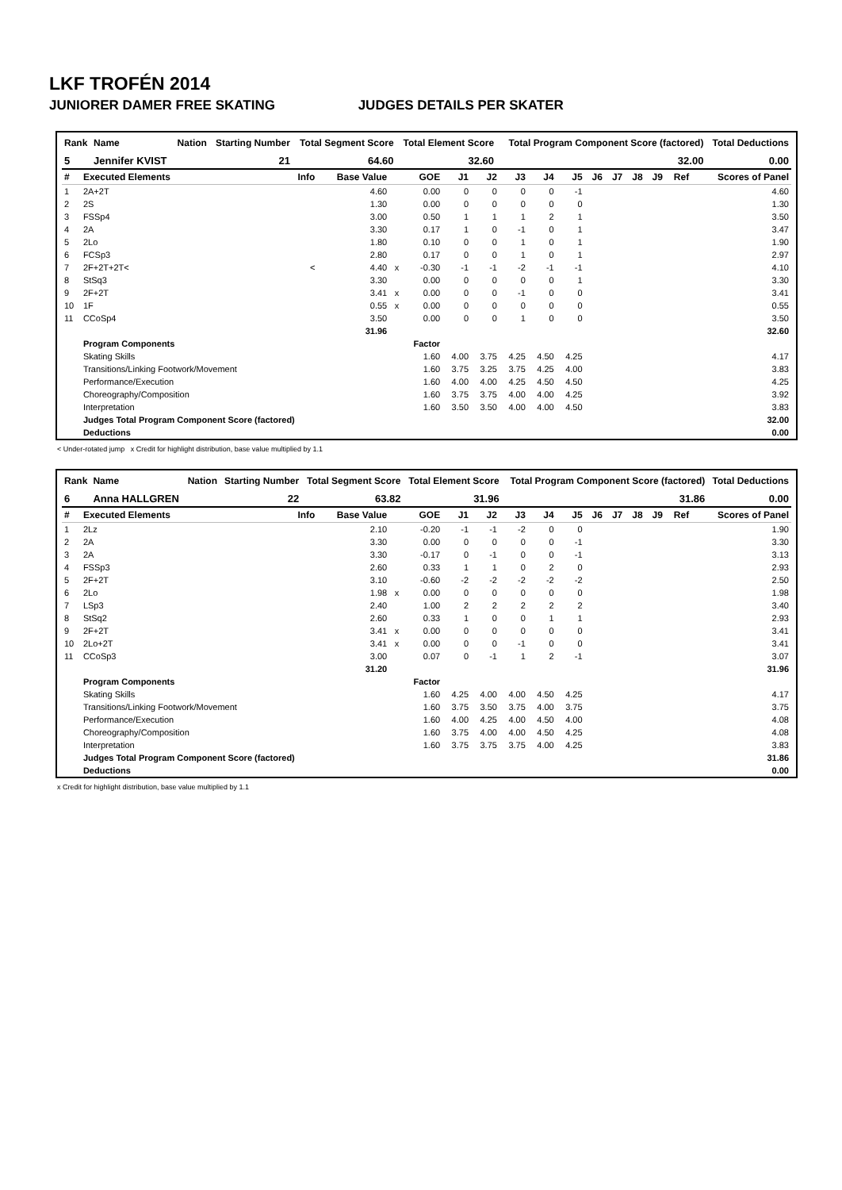LKF TROFÉN 2014
JUNIORER DAMER FREE SKATING JUDGES DETAILS PER SKATER
| Rank | Name | Nation | Starting Number | Total Segment Score | Total Element Score | Total Program Component Score (factored) | Total Deductions |
| --- | --- | --- | --- | --- | --- | --- | --- |
| 5 | Jennifer KVIST | | 21 | 64.60 | 32.60 | 32.00 | 0.00 |
| # | Executed Elements | Info | Base Value | | GOE | J1 | J2 | J3 | J4 | J5 | J6 | J7 | J8 | J9 | Ref | Scores of Panel |
| --- | --- | --- | --- | --- | --- | --- | --- | --- | --- | --- | --- | --- | --- | --- | --- | --- |
| 1 | 2A+2T | | 4.60 | | 0.00 | 0 | 0 | 0 | 0 | -1 | | | | | | 4.60 |
| 2 | 2S | | 1.30 | | 0.00 | 0 | 0 | 0 | 0 | 0 | | | | | | 1.30 |
| 3 | FSSp4 | | 3.00 | | 0.50 | 1 | 1 | 1 | 2 | 1 | | | | | | 3.50 |
| 4 | 2A | | 3.30 | | 0.17 | 1 | 0 | -1 | 0 | 1 | | | | | | 3.47 |
| 5 | 2Lo | | 1.80 | | 0.10 | 0 | 0 | 1 | 0 | 1 | | | | | | 1.90 |
| 6 | FCSp3 | | 2.80 | | 0.17 | 0 | 0 | 1 | 0 | 1 | | | | | | 2.97 |
| 7 | 2F+2T+2T< | < | 4.40 | x | -0.30 | -1 | -1 | -2 | -1 | -1 | | | | | | 4.10 |
| 8 | StSq3 | | 3.30 | | 0.00 | 0 | 0 | 0 | 0 | 1 | | | | | | 3.30 |
| 9 | 2F+2T | | 3.41 | x | 0.00 | 0 | 0 | -1 | 0 | 0 | | | | | | 3.41 |
| 10 | 1F | | 0.55 | x | 0.00 | 0 | 0 | 0 | 0 | 0 | | | | | | 0.55 |
| 11 | CCoSp4 | | 3.50 | | 0.00 | 0 | 0 | 1 | 0 | 0 | | | | | | 3.50 |
| | | | 31.96 | | | | | | | | | | | | | 32.60 |
| | Program Components | | | | Factor | | | | | | | | | | | |
| | Skating Skills | | | | 1.60 | 4.00 | 3.75 | 4.25 | 4.50 | 4.25 | | | | | | 4.17 |
| | Transitions/Linking Footwork/Movement | | | | 1.60 | 3.75 | 3.25 | 3.75 | 4.25 | 4.00 | | | | | | 3.83 |
| | Performance/Execution | | | | 1.60 | 4.00 | 4.00 | 4.25 | 4.50 | 4.50 | | | | | | 4.25 |
| | Choreography/Composition | | | | 1.60 | 3.75 | 3.75 | 4.00 | 4.00 | 4.25 | | | | | | 3.92 |
| | Interpretation | | | | 1.60 | 3.50 | 3.50 | 4.00 | 4.00 | 4.50 | | | | | | 3.83 |
| | Judges Total Program Component Score (factored) | | | | | | | | | | | | | | | 32.00 |
| | Deductions | | | | | | | | | | | | | | | 0.00 |
< Under-rotated jump x Credit for highlight distribution, base value multiplied by 1.1
| Rank | Name | Nation | Starting Number | Total Segment Score | Total Element Score | Total Program Component Score (factored) | Total Deductions |
| --- | --- | --- | --- | --- | --- | --- | --- |
| 6 | Anna HALLGREN | | 22 | 63.82 | 31.96 | 31.86 | 0.00 |
| # | Executed Elements | Info | Base Value | | GOE | J1 | J2 | J3 | J4 | J5 | J6 | J7 | J8 | J9 | Ref | Scores of Panel |
| --- | --- | --- | --- | --- | --- | --- | --- | --- | --- | --- | --- | --- | --- | --- | --- | --- |
| 1 | 2Lz | | 2.10 | | -0.20 | -1 | -1 | -2 | 0 | 0 | | | | | | 1.90 |
| 2 | 2A | | 3.30 | | 0.00 | 0 | 0 | 0 | 0 | -1 | | | | | | 3.30 |
| 3 | 2A | | 3.30 | | -0.17 | 0 | -1 | 0 | 0 | -1 | | | | | | 3.13 |
| 4 | FSSp3 | | 2.60 | | 0.33 | 1 | 1 | 0 | 2 | 0 | | | | | | 2.93 |
| 5 | 2F+2T | | 3.10 | | -0.60 | -2 | -2 | -2 | -2 | -2 | | | | | | 2.50 |
| 6 | 2Lo | | 1.98 | x | 0.00 | 0 | 0 | 0 | 0 | 0 | | | | | | 1.98 |
| 7 | LSp3 | | 2.40 | | 1.00 | 2 | 2 | 2 | 2 | 2 | | | | | | 3.40 |
| 8 | StSq2 | | 2.60 | | 0.33 | 1 | 0 | 0 | 1 | 1 | | | | | | 2.93 |
| 9 | 2F+2T | | 3.41 | x | 0.00 | 0 | 0 | 0 | 0 | 0 | | | | | | 3.41 |
| 10 | 2Lo+2T | | 3.41 | x | 0.00 | 0 | 0 | -1 | 0 | 0 | | | | | | 3.41 |
| 11 | CCoSp3 | | 3.00 | | 0.07 | 0 | -1 | 1 | 2 | -1 | | | | | | 3.07 |
| | | | 31.20 | | | | | | | | | | | | | 31.96 |
| | Program Components | | | | Factor | | | | | | | | | | | |
| | Skating Skills | | | | 1.60 | 4.25 | 4.00 | 4.00 | 4.50 | 4.25 | | | | | | 4.17 |
| | Transitions/Linking Footwork/Movement | | | | 1.60 | 3.75 | 3.50 | 3.75 | 4.00 | 3.75 | | | | | | 3.75 |
| | Performance/Execution | | | | 1.60 | 4.00 | 4.25 | 4.00 | 4.50 | 4.00 | | | | | | 4.08 |
| | Choreography/Composition | | | | 1.60 | 3.75 | 4.00 | 4.00 | 4.50 | 4.25 | | | | | | 4.08 |
| | Interpretation | | | | 1.60 | 3.75 | 3.75 | 3.75 | 4.00 | 4.25 | | | | | | 3.83 |
| | Judges Total Program Component Score (factored) | | | | | | | | | | | | | | | 31.86 |
| | Deductions | | | | | | | | | | | | | | | 0.00 |
x Credit for highlight distribution, base value multiplied by 1.1